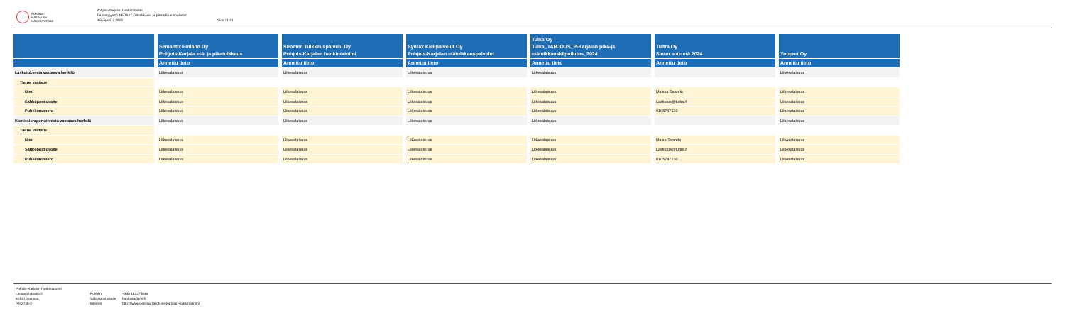POHJOIS-
KARJALAN
HANKINTATOIMI
Pohjois-Karjalan hankintatoimi
Tarjouspyyntö 485762 / Etätulkkaus- ja pikatulkkauspalvelut
Päiväys 9.7.2024
Sivu 21/21
| | Semantix Finland Oy Pohjois-Karjala etä- ja pikatulkkaus | Suomen Tulkkauspalvelu Oy Pohjois-Karjalan hankintatoimi | Syntax Kielipalvelut Oy Pohjois-Karjalan etätulkkauspalvelut | Tulka Oy Tulka_TARJOUS_P-Karjalan pika-ja etätulkkauskilpailutus_2024 | Tultra Oy Sinun sote etä 2024 | Youpret Oy |
| --- | --- | --- | --- | --- | --- | --- |
| | Annettu tieto | Annettu tieto | Annettu tieto | Annettu tieto | Annettu tieto | Annettu tieto |
| Laskutuksesta vastaava henkilö | Liikesalaisuus | Liikesalaisuus | Liikesalaisuus | Liikesalaisuus | | Liikesalaisuus |
| Tietue vastaus | | | | | | |
| Nimi | Liikesalaisuus | Liikesalaisuus | Liikesalaisuus | Liikesalaisuus | Maissa Saarela | Liikesalaisuus |
| Sähköpostiosoite | Liikesalaisuus | Liikesalaisuus | Liikesalaisuus | Liikesalaisuus | Laskutus@tultra.fi | Liikesalaisuus |
| Puhelinnumero | Liikesalaisuus | Liikesalaisuus | Liikesalaisuus | Liikesalaisuus | 0105747130 | Liikesalaisuus |
| Komissioraportoinnista vastaava henkilö | Liikesalaisuus | Liikesalaisuus | Liikesalaisuus | Liikesalaisuus | | Liikesalaisuus |
| Tietue vastaus | | | | | | |
| Nimi | Liikesalaisuus | Liikesalaisuus | Liikesalaisuus | Liikesalaisuus | Maisa Saarela | Liikesalaisuus |
| Sähköpostiosoite | Liikesalaisuus | Liikesalaisuus | Liikesalaisuus | Liikesalaisuus | Laskutus@tultra.fi | Liikesalaisuus |
| Puhelinnumero | Liikesalaisuus | Liikesalaisuus | Liikesalaisuus | Liikesalaisuus | 0105747130 | Liikesalaisuus |
Pohjois-Karjalan hankintatoimi
Linnunlahdentie 2
80110 Joensuu
0242746-2
Puhelin
Sähköpostiosoite
Internet
+358 133375046
hankinta@jns.fi
http://www.joensuu.fi/pohjois-karjalan-hankintatoimi